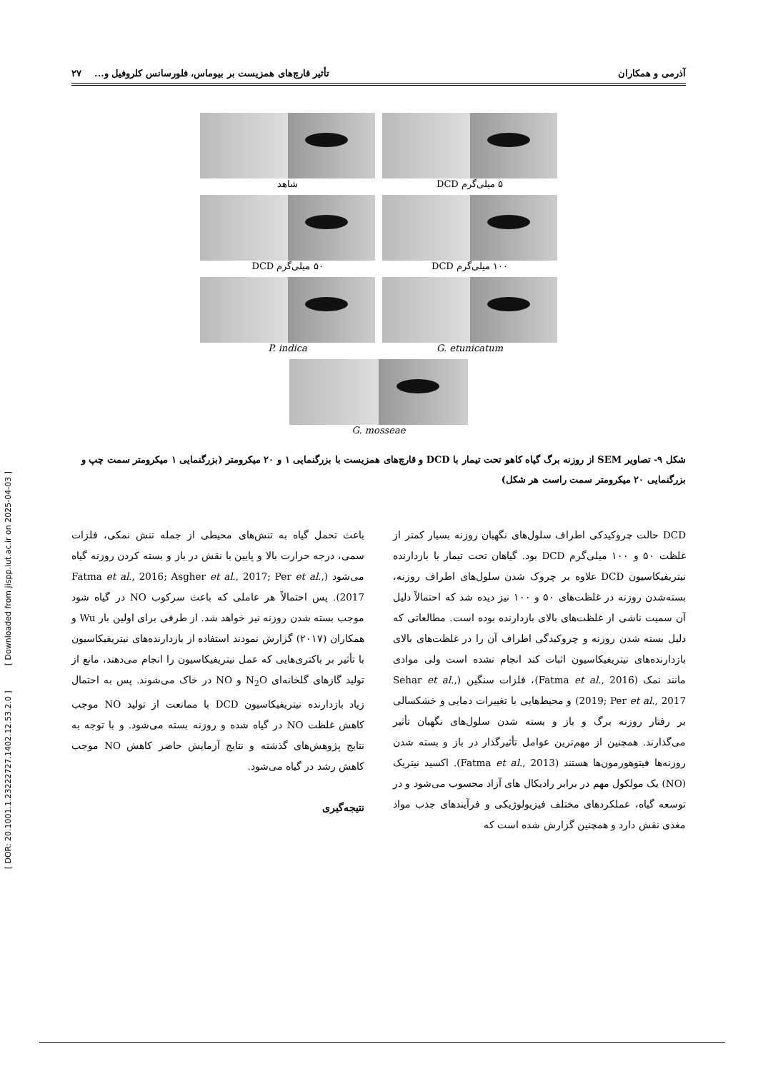آذرمی و همکاران تأثیر قارچ‌های همزیست بر بیوماس، فلورسانس کلروفیل و... ۲۷
۵ میلی‌گرم DCD شاهد
۱۰۰ میلی‌گرم DCD ۵۰ میلی‌گرم DCD
G. etunicatum P. indica
G. mosseae
شکل ۹- تصاویر SEM از روزنه برگ گیاه کاهو تحت تیمار با DCD و قارچ‌های همزیست با بزرگنمایی ۱ و ۲۰ میکرومتر (بزرگنمایی ۱ میکرومتر سمت چپ و بزرگنمایی ۲۰ میکرومتر سمت راست هر شکل)
DCD حالت چروکیدکی اطراف سلول‌های نگهبان روزنه بسیار کمتر از غلظت ۵۰ و ۱۰۰ میلی‌گرم DCD بود. گیاهان تحت تیمار با بازدارنده نیتریفیکاسیون DCD علاوه بر چروک شدن سلول‌های اطراف روزنه، بسته‌شدن روزنه در غلظت‌های ۵۰ و ۱۰۰ نیز دیده شد که احتمالاً دلیل آن سمیت ناشی از غلظت‌های بالای بازدارنده بوده است. مطالعاتی که دلیل بسته شدن روزنه و چروکیدگی اطراف آن را در غلظت‌های بالای بازدارنده‌های نیتریفیکاسیون اثبات کند انجام نشده است ولی موادی مانند نمک (Fatma et al., 2016)، فلزات سنگین (Sehar et al., 2019; Per et al., 2017) و محیط‌هایی با تغییرات دمایی و خشکسالی بر رفتار روزنه برگ و باز و بسته شدن سلول‌های نگهبان تأثیر می‌گذارند. همچنین از مهم‌ترین عوامل تأثیرگذار در باز و بسته شدن روزنه‌ها فیتوهورمون‌ها هستند (Fatma et al., 2013). اکسید نیتریک (NO) یک مولکول مهم در برابر رادیکال های آزاد محسوب می‌شود و در توسعه گیاه، عملکردهای مختلف فیزیولوژیکی و فرآیندهای جذب مواد مغذی نقش دارد و همچنین گزارش شده است که
باعث تحمل گیاه به تنش‌های محیطی از جمله تنش نمکی، فلزات سمی، درجه حرارت بالا و پایین با نقش در باز و بسته کردن روزنه گیاه می‌شود (Fatma et al., 2016; Asgher et al., 2017; Per et al., 2017). پس احتمالاً هر عاملی که باعث سرکوب NO در گیاه شود موجب بسته شدن روزنه نیز خواهد شد. از طرفی برای اولین بار Wu و همکاران (۲۰۱۷) گزارش نمودند استفاده از بازدارنده‌های نیتریفیکاسیون با تأثیر بر باکتری‌هایی که عمل نیتریفیکاسیون را انجام می‌دهند، مانع از تولید گازهای گلخانه‌ای N<sub>2</sub>O و NO در خاک می‌شوند. پس به احتمال زیاد بازدارنده نیتریفیکاسیون DCD با ممانعت از تولید NO موجب کاهش غلظت NO در گیاه شده و روزنه بسته می‌شود. و با توجه به نتایج پژوهش‌های گذشته و نتایج آزمایش حاضر کاهش NO موجب کاهش رشد در گیاه می‌شود.
نتیجه‌گیری
[ DOR: 20.1001.1.23222727.1402.12.53.2.0 ] [ Downloaded from jispp.iut.ac.ir on 2025-04-03 ]